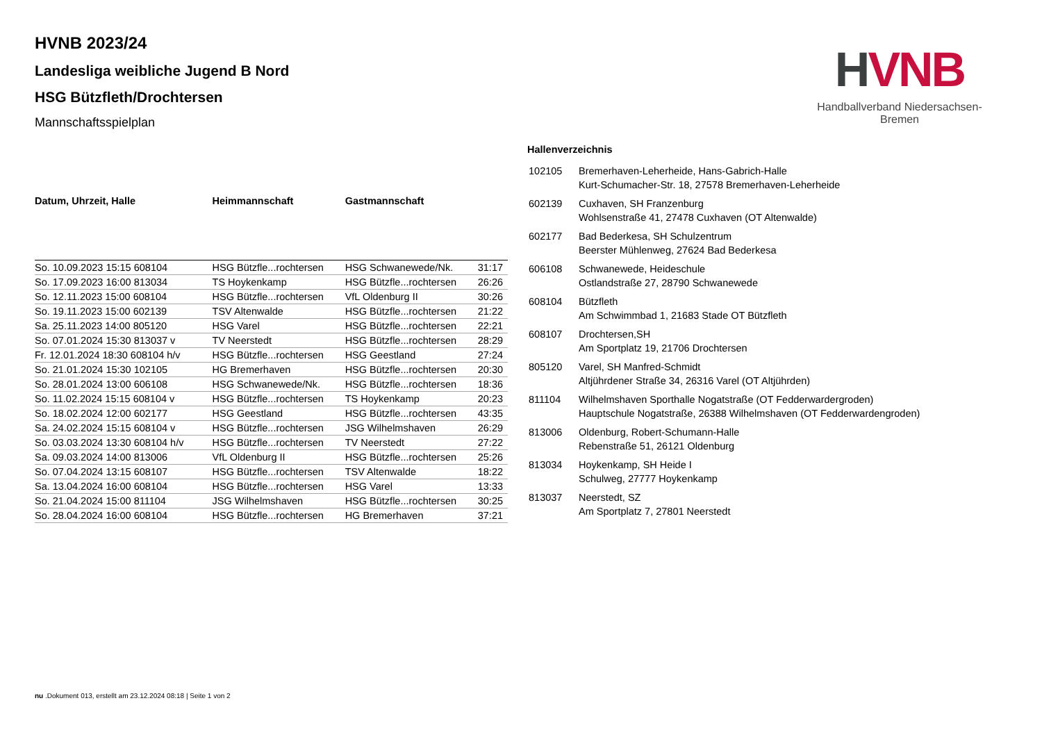HVNB 2023/24
Landesliga weibliche Jugend B Nord
HSG Bützfleth/Drochtersen
Mannschaftsspielplan
| Datum, Uhrzeit, Halle | Heimmannschaft | Gastmannschaft | |
| --- | --- | --- | --- |
| So. 10.09.2023 15:15 608104 | HSG Bützfle...rochtersen | HSG Schwanewede/Nk. | 31:17 |
| So. 17.09.2023 16:00 813034 | TS Hoykenkamp | HSG Bützfle...rochtersen | 26:26 |
| So. 12.11.2023 15:00 608104 | HSG Bützfle...rochtersen | VfL Oldenburg II | 30:26 |
| So. 19.11.2023 15:00 602139 | TSV Altenwalde | HSG Bützfle...rochtersen | 21:22 |
| Sa. 25.11.2023 14:00 805120 | HSG Varel | HSG Bützfle...rochtersen | 22:21 |
| So. 07.01.2024 15:30 813037 v | TV Neerstedt | HSG Bützfle...rochtersen | 28:29 |
| Fr. 12.01.2024 18:30 608104 h/v | HSG Bützfle...rochtersen | HSG Geestland | 27:24 |
| So. 21.01.2024 15:30 102105 | HG Bremerhaven | HSG Bützfle...rochtersen | 20:30 |
| So. 28.01.2024 13:00 606108 | HSG Schwanewede/Nk. | HSG Bützfle...rochtersen | 18:36 |
| So. 11.02.2024 15:15 608104 v | HSG Bützfle...rochtersen | TS Hoykenkamp | 20:23 |
| So. 18.02.2024 12:00 602177 | HSG Geestland | HSG Bützfle...rochtersen | 43:35 |
| Sa. 24.02.2024 15:15 608104 v | HSG Bützfle...rochtersen | JSG Wilhelmshaven | 26:29 |
| So. 03.03.2024 13:30 608104 h/v | HSG Bützfle...rochtersen | TV Neerstedt | 27:22 |
| Sa. 09.03.2024 14:00 813006 | VfL Oldenburg II | HSG Bützfle...rochtersen | 25:26 |
| So. 07.04.2024 13:15 608107 | HSG Bützfle...rochtersen | TSV Altenwalde | 18:22 |
| Sa. 13.04.2024 16:00 608104 | HSG Bützfle...rochtersen | HSG Varel | 13:33 |
| So. 21.04.2024 15:00 811104 | JSG Wilhelmshaven | HSG Bützfle...rochtersen | 30:25 |
| So. 28.04.2024 16:00 608104 | HSG Bützfle...rochtersen | HG Bremerhaven | 37:21 |
Hallenverzeichnis
| 102105 | Bremerhaven-Leherheide, Hans-Gabrich-Halle Kurt-Schumacher-Str. 18, 27578 Bremerhaven-Leherheide |
| 602139 | Cuxhaven, SH Franzenburg Wohlsenstraße 41, 27478 Cuxhaven (OT Altenwalde) |
| 602177 | Bad Bederkesa, SH Schulzentrum Beerster Mühlenweg, 27624 Bad Bederkesa |
| 606108 | Schwanewede, Heideschule Ostlandstraße 27, 28790 Schwanewede |
| 608104 | Bützfleth Am Schwimmbad 1, 21683 Stade OT Bützfleth |
| 608107 | Drochtersen,SH Am Sportplatz 19, 21706 Drochtersen |
| 805120 | Varel, SH Manfred-Schmidt Altjührdener Straße 34, 26316 Varel (OT Altjührden) |
| 811104 | Wilhelmshaven Sporthalle Nogatstraße (OT Fedderwardergroden) Hauptschule Nogatstraße, 26388 Wilhelmshaven (OT Fedderwardengroden) |
| 813006 | Oldenburg, Robert-Schumann-Halle Rebenstraße 51, 26121 Oldenburg |
| 813034 | Hoykenkamp, SH Heide I Schulweg, 27777 Hoykenkamp |
| 813037 | Neerstedt, SZ Am Sportplatz 7, 27801 Neerstedt |
HVNB
Handballverband Niedersachsen-Bremen
nu .Dokument 013, erstellt am 23.12.2024 08:18 | Seite 1 von 2